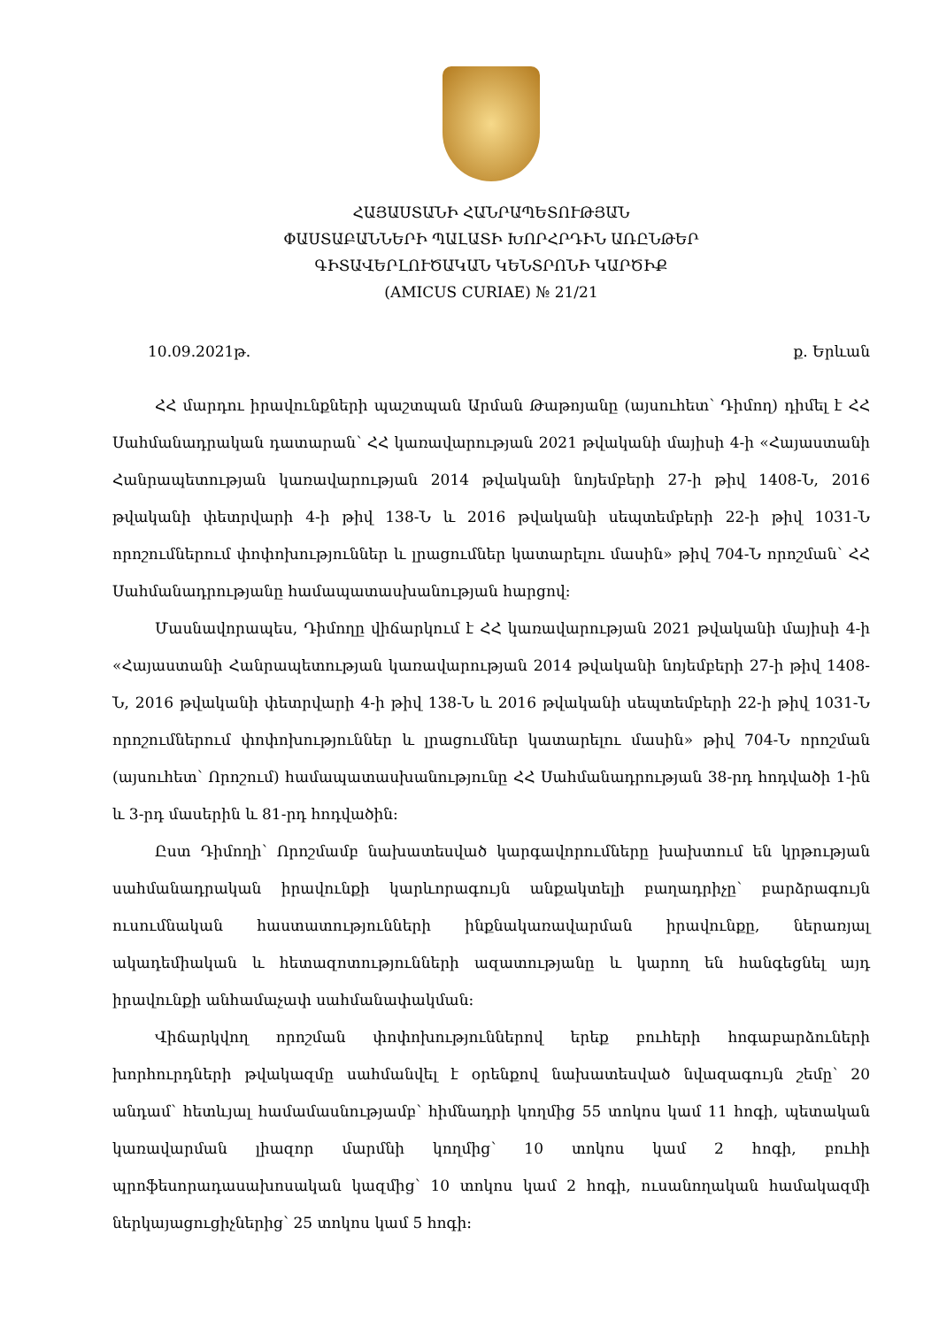ՀԱՅԱՍՏԱՆԻ ՀԱՆՐԱՊԵՏՈՒԹՅԱՆ
ՓԱՍՏԱԲԱՆՆԵՐԻ ՊԱԼԱՏԻ ԽՈՐՀՐԴԻՆ ԱՌԸՆԹԵՐ
ԳԻՏԱՎԵՐԼՈՒԾԱԿԱՆ ԿԵՆՏՐՈՆԻ ԿԱՐԾԻՔ
(AMICUS CURIAE) № 21/21
10.09.2021թ. ք. Երևան
ՀՀ մարդու իրավունքների պաշտպան Արման Թաթոյանը (այսուհետ՝ Դիմող) դիմել է ՀՀ Սահմանադրական դատարան՝ ՀՀ կառավարության 2021 թվականի մայիսի 4-ի «Հայաստանի Հանրապետության կառավարության 2014 թվականի նոյեմբերի 27-ի թիվ 1408-Ն, 2016 թվականի փետրվարի 4-ի թիվ 138-Ն և 2016 թվականի սեպտեմբերի 22-ի թիվ 1031-Ն որոշումներում փոփոխություններ և լրացումներ կատարելու մասին» թիվ 704-Ն որոշման՝ ՀՀ Սահմանադրությանը համապատասխանության հարցով:
Մասնավորապես, Դիմողը վիճարկում է ՀՀ կառավարության 2021 թվականի մայիսի 4-ի «Հայաստանի Հանրապետության կառավարության 2014 թվականի նոյեմբերի 27-ի թիվ 1408-Ն, 2016 թվականի փետրվարի 4-ի թիվ 138-Ն և 2016 թվականի սեպտեմբերի 22-ի թիվ 1031-Ն որոշումներում փոփոխություններ և լրացումներ կատարելու մասին» թիվ 704-Ն որոշման (այսուհետ՝ Որոշում) համապատասխանությունը ՀՀ Սահմանադրության 38-րդ հոդվածի 1-ին և 3-րդ մասերին և 81-րդ հոդվածին:
Ըստ Դիմողի՝ Որոշմամբ նախատեսված կարգավորումները խախտում են կրթության սահմանադրական իրավունքի կարևորագույն անքակտելի բաղադրիչը՝ բարձրագույն ուսումնական հաստատությունների ինքնակառավարման իրավունքը, ներառյալ ակադեմիական և հետազոտությունների ազատությանը և կարող են հանգեցնել այդ իրավունքի անհամաչափ սահմանափակման:
Վիճարկվող որոշման փոփոխություններով երեք բուհերի հոգաբարձուների խորհուրդների թվակազմը սահմանվել է օրենքով նախատեսված նվազագույն շեմը՝ 20 անդամ՝ հետևյալ համամասնությամբ՝ հիմնադրի կողմից 55 տոկոս կամ 11 հոգի, պետական կառավարման լիազոր մարմնի կողմից՝ 10 տոկոս կամ 2 հոգի, բուհի պրոֆեսորադասախոսական կազմից՝ 10 տոկոս կամ 2 հոգի, ուսանողական համակազմի ներկայացուցիչներից՝ 25 տոկոս կամ 5 հոգի: